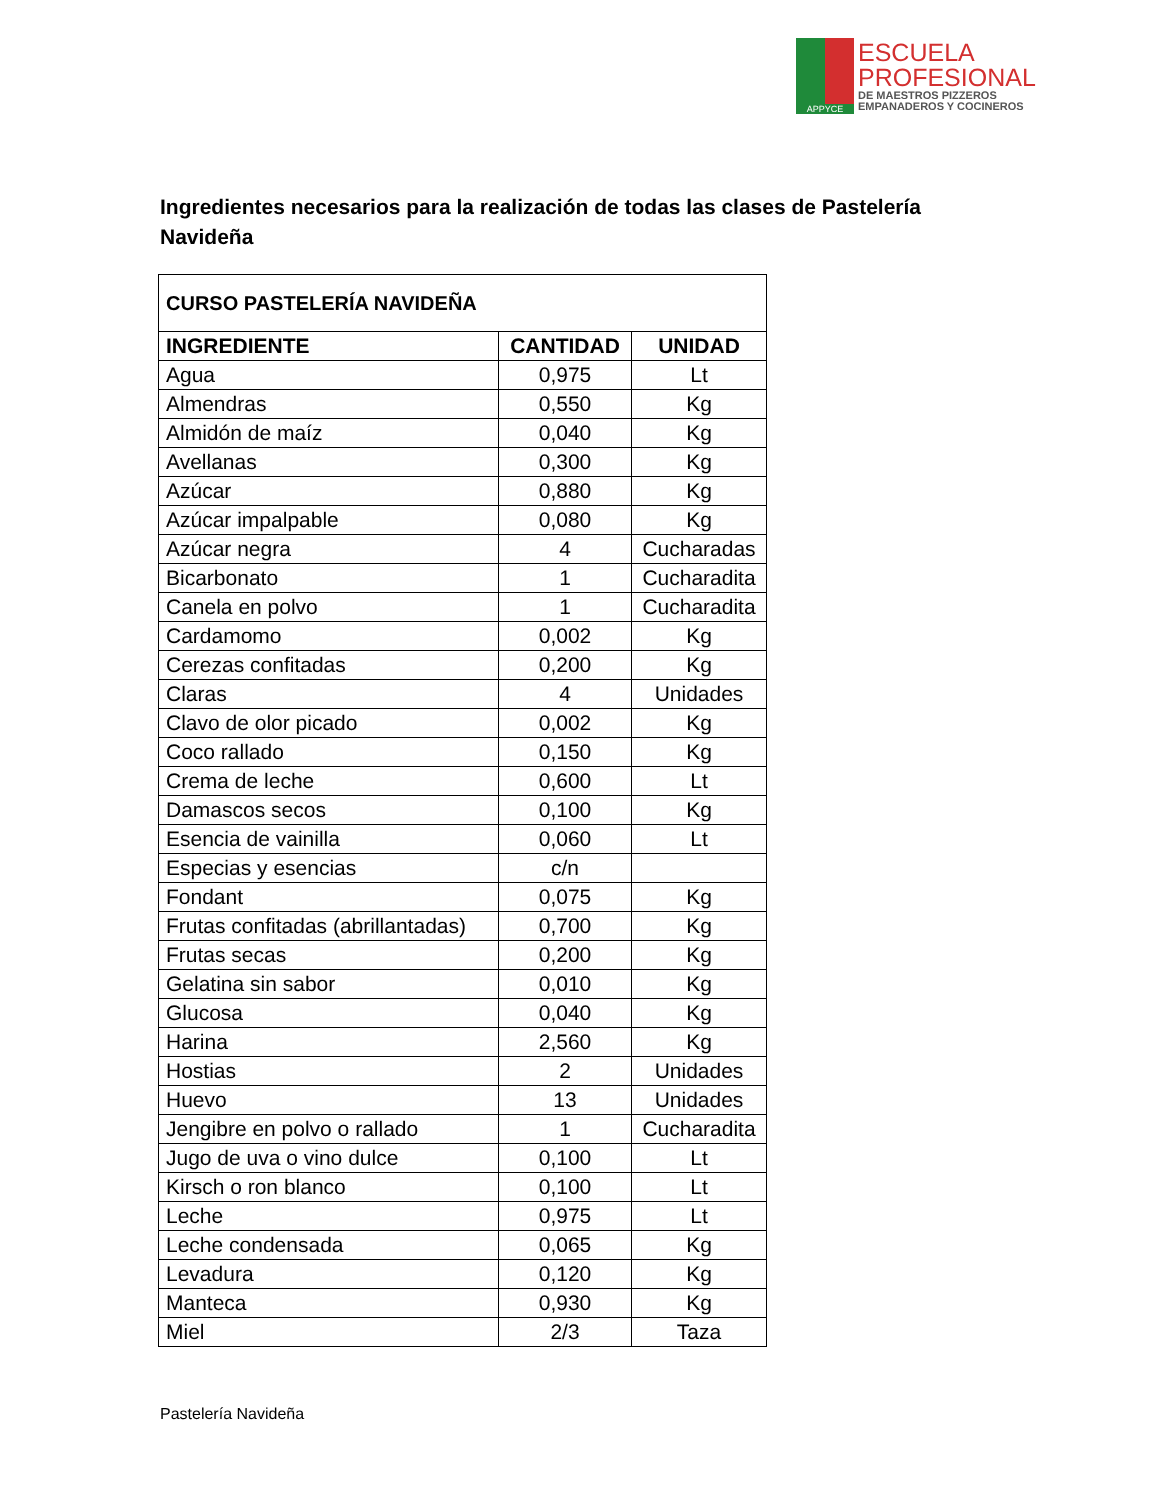APPYCE
ESCUELA
PROFESIONAL
DE MAESTROS PIZZEROS
EMPANADEROS Y COCINEROS
Ingredientes necesarios para la realización de todas las clases de Pastelería Navideña
| CURSO PASTELERÍA NAVIDEÑA | | |
| --- | --- | --- |
| INGREDIENTE | CANTIDAD | UNIDAD |
| Agua | 0,975 | Lt |
| Almendras | 0,550 | Kg |
| Almidón de maíz | 0,040 | Kg |
| Avellanas | 0,300 | Kg |
| Azúcar | 0,880 | Kg |
| Azúcar impalpable | 0,080 | Kg |
| Azúcar negra | 4 | Cucharadas |
| Bicarbonato | 1 | Cucharadita |
| Canela en polvo | 1 | Cucharadita |
| Cardamomo | 0,002 | Kg |
| Cerezas confitadas | 0,200 | Kg |
| Claras | 4 | Unidades |
| Clavo de olor picado | 0,002 | Kg |
| Coco rallado | 0,150 | Kg |
| Crema de leche | 0,600 | Lt |
| Damascos secos | 0,100 | Kg |
| Esencia de vainilla | 0,060 | Lt |
| Especias y esencias | c/n | |
| Fondant | 0,075 | Kg |
| Frutas confitadas (abrillantadas) | 0,700 | Kg |
| Frutas secas | 0,200 | Kg |
| Gelatina sin sabor | 0,010 | Kg |
| Glucosa | 0,040 | Kg |
| Harina | 2,560 | Kg |
| Hostias | 2 | Unidades |
| Huevo | 13 | Unidades |
| Jengibre en polvo o rallado | 1 | Cucharadita |
| Jugo de uva o vino dulce | 0,100 | Lt |
| Kirsch o ron blanco | 0,100 | Lt |
| Leche | 0,975 | Lt |
| Leche condensada | 0,065 | Kg |
| Levadura | 0,120 | Kg |
| Manteca | 0,930 | Kg |
| Miel | 2/3 | Taza |
Pastelería Navideña